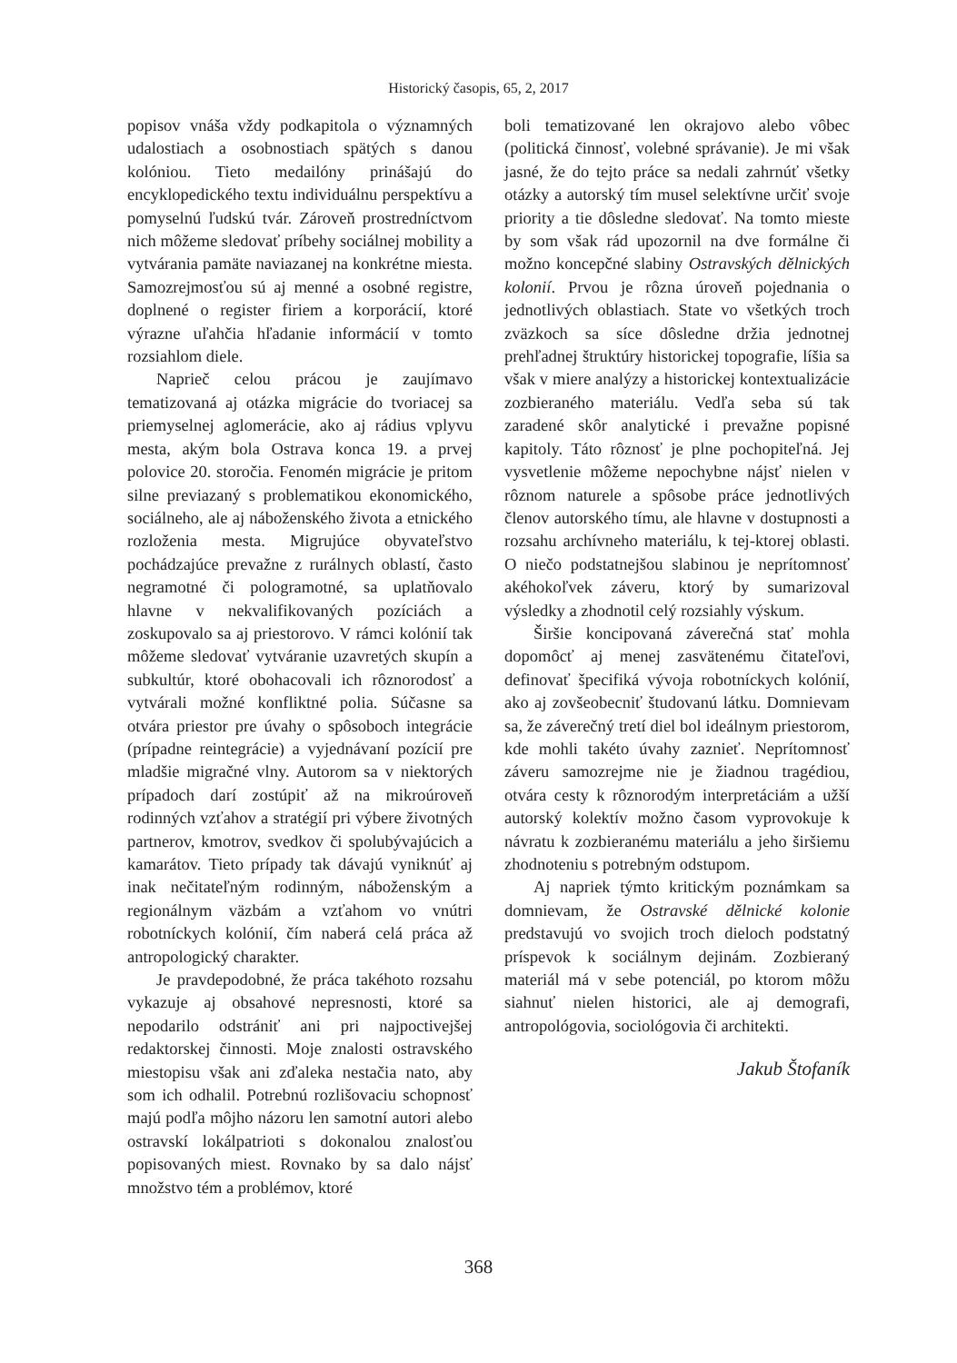Historický časopis, 65, 2, 2017
popisov vnáša vždy podkapitola o významných udalostiach a osobnostiach spätých s danou kolóniou. Tieto medailóny prinášajú do encyklopedického textu individuálnu perspektívu a pomyselnú ľudskú tvár. Zároveň prostredníctvom nich môžeme sledovať príbehy sociálnej mobility a vytvárania pamäte naviazanej na konkrétne miesta. Samozrejmosťou sú aj menné a osobné registre, doplnené o register firiem a korporácií, ktoré výrazne uľahčia hľadanie informácií v tomto rozsiahlom diele.
Naprieč celou prácou je zaujímavo tematizovaná aj otázka migrácie do tvoriacej sa priemyselnej aglomerácie, ako aj rádius vplyvu mesta, akým bola Ostrava konca 19. a prvej polovice 20. storočia. Fenomén migrácie je pritom silne previazaný s problematikou ekonomického, sociálneho, ale aj náboženského života a etnického rozloženia mesta. Migrujúce obyvateľstvo pochádzajúce prevažne z rurálnych oblastí, často negramotné či pologramotné, sa uplatňovalo hlavne v nekvalifikovaných pozíciách a zoskupovalo sa aj priestorovo. V rámci kolónií tak môžeme sledovať vytváranie uzavretých skupín a subkultúr, ktoré obohacovali ich rôznorodosť a vytvárali možné konfliktné polia. Súčasne sa otvára priestor pre úvahy o spôsoboch integrácie (prípadne reintegrácie) a vyjednávaní pozícií pre mladšie migračné vlny. Autorom sa v niektorých prípadoch darí zostúpiť až na mikroúroveň rodinných vzťahov a stratégií pri výbere životných partnerov, kmotrov, svedkov či spolubývajúcich a kamarátov. Tieto prípady tak dávajú vyniknúť aj inak nečitateľným rodinným, náboženským a regionálnym väzbám a vzťahom vo vnútri robotníckych kolónií, čím naberá celá práca až antropologický charakter.
Je pravdepodobné, že práca takéhoto rozsahu vykazuje aj obsahové nepresnosti, ktoré sa nepodarilo odstrániť ani pri najpoctivejšej redaktorskej činnosti. Moje znalosti ostravského miestopisu však ani zďaleka nestačia nato, aby som ich odhalil. Potrebnú rozlišovaciu schopnosť majú podľa môjho názoru len samotní autori alebo ostravskí lokálpatrioti s dokonalou znalosťou popisovaných miest. Rovnako by sa dalo nájsť množstvo tém a problémov, ktoré
boli tematizované len okrajovo alebo vôbec (politická činnosť, volebné správanie). Je mi však jasné, že do tejto práce sa nedali zahrnúť všetky otázky a autorský tím musel selektívne určiť svoje priority a tie dôsledne sledovať. Na tomto mieste by som však rád upozornil na dve formálne či možno koncepčné slabiny Ostravských dělnických kolonií. Prvou je rôzna úroveň pojednania o jednotlivých oblastiach. State vo všetkých troch zväzkoch sa síce dôsledne držia jednotnej prehľadnej štruktúry historickej topografie, líšia sa však v miere analýzy a historickej kontextualizácie zozbieraného materiálu. Vedľa seba sú tak zaradené skôr analytické i prevažne popisné kapitoly. Táto rôznosť je plne pochopiteľná. Jej vysvetlenie môžeme nepochybne nájsť nielen v rôznom naturele a spôsobe práce jednotlivých členov autorského tímu, ale hlavne v dostupnosti a rozsahu archívneho materiálu, k tej-ktorej oblasti. O niečo podstatnejšou slabinou je neprítomnosť akéhokoľvek záveru, ktorý by sumarizoval výsledky a zhodnotil celý rozsiahly výskum.
Širšie koncipovaná záverečná stať mohla dopomôcť aj menej zasvätenému čitateľovi, definovať špecifiká vývoja robotníckych kolónií, ako aj zovšeobecniť študovanú látku. Domnievam sa, že záverečný tretí diel bol ideálnym priestorom, kde mohli takéto úvahy zaznieť. Neprítomnosť záveru samozrejme nie je žiadnou tragédiou, otvára cesty k rôznorodým interpretáciám a užší autorský kolektív možno časom vyprovokuje k návratu k zozbieranému materiálu a jeho širšiemu zhodnoteniu s potrebným odstupom.
Aj napriek týmto kritickým poznámkam sa domnievam, že Ostravské dělnické kolonie predstavujú vo svojich troch dieloch podstatný príspevok k sociálnym dejinám. Zozbieraný materiál má v sebe potenciál, po ktorom môžu siahnuť nielen historici, ale aj demografi, antropológovia, sociológovia či architekti.
Jakub Štofaník
368